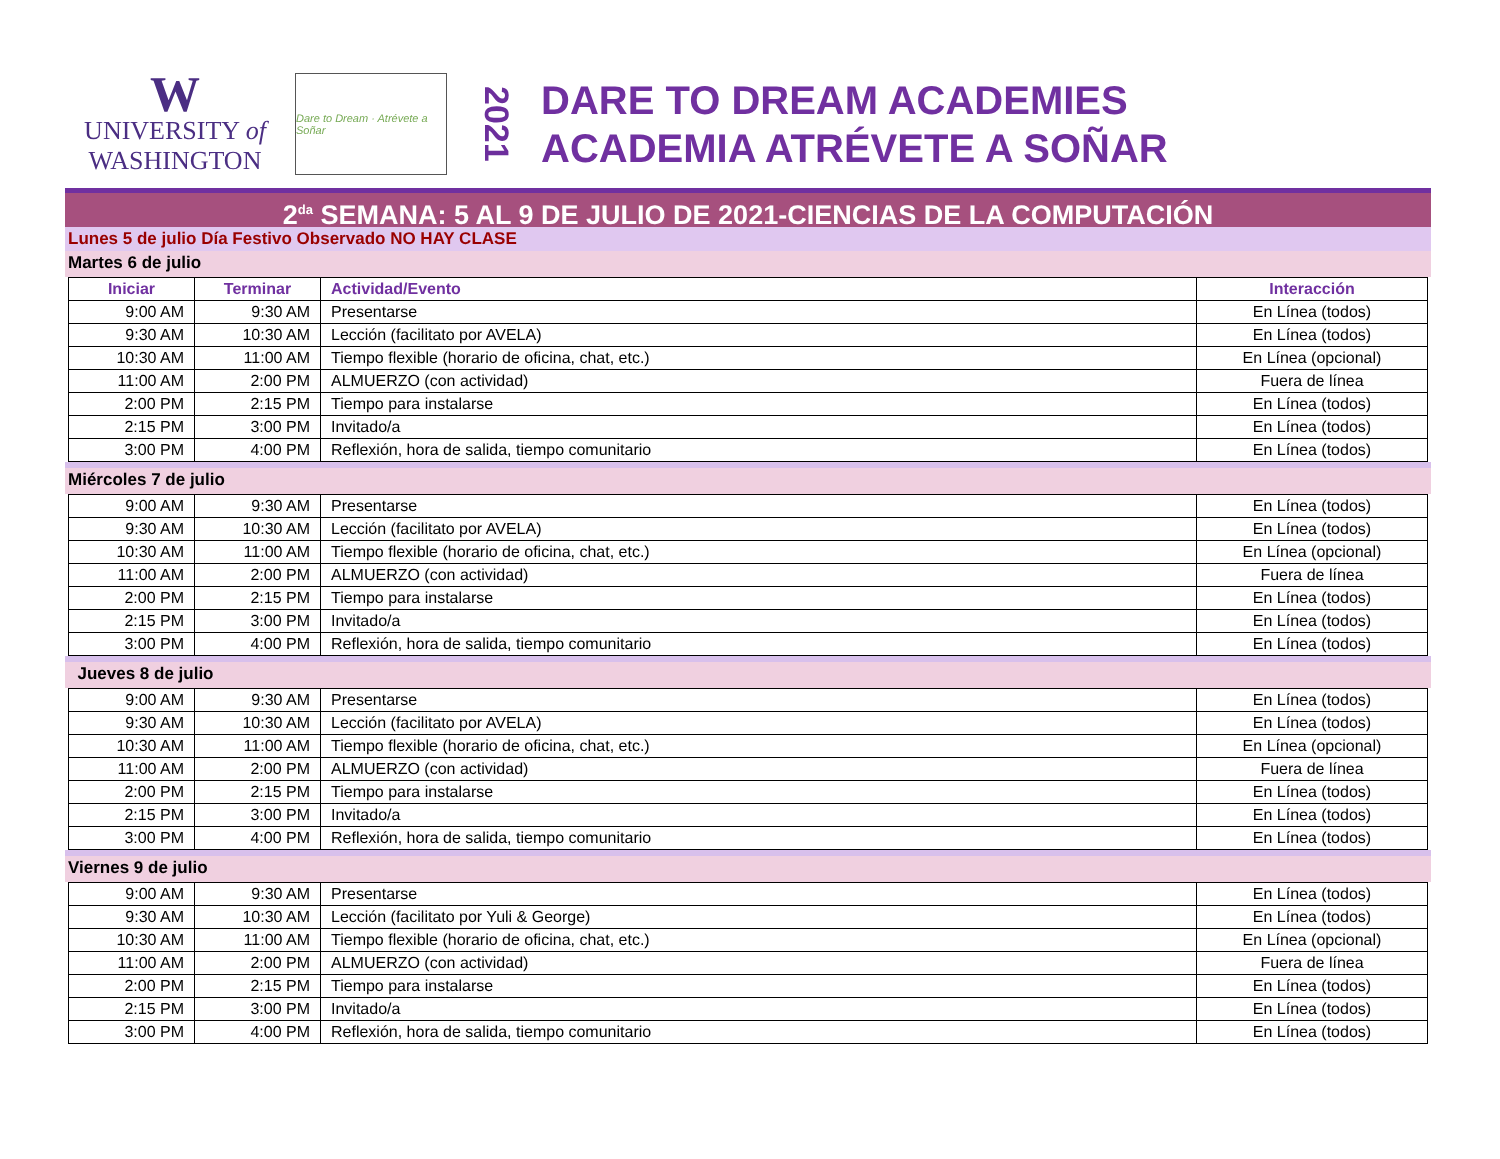W
UNIVERSITY of
WASHINGTON
Dare to Dream · Atrévete a Soñar
2021
DARE TO DREAM ACADEMIES
ACADEMIA ATRÉVETE A SOÑAR
2<sup>da</sup> SEMANA: 5 AL 9 DE JULIO DE 2021-CIENCIAS DE LA COMPUTACIÓN
Lunes 5 de julio Día Festivo Observado NO HAY CLASE
Martes 6 de julio
| Iniciar | Terminar | Actividad/Evento | Interacción |
| --- | --- | --- | --- |
| 9:00 AM | 9:30 AM | Presentarse | En Línea (todos) |
| 9:30 AM | 10:30 AM | Lección (facilitato por AVELA) | En Línea (todos) |
| 10:30 AM | 11:00 AM | Tiempo flexible (horario de oficina, chat, etc.) | En Línea (opcional) |
| 11:00 AM | 2:00 PM | ALMUERZO (con actividad) | Fuera de línea |
| 2:00 PM | 2:15 PM | Tiempo para instalarse | En Línea (todos) |
| 2:15 PM | 3:00 PM | Invitado/a | En Línea (todos) |
| 3:00 PM | 4:00 PM | Reflexión, hora de salida, tiempo comunitario | En Línea (todos) |
Miércoles 7 de julio
| 9:00 AM | 9:30 AM | Presentarse | En Línea (todos) |
| 9:30 AM | 10:30 AM | Lección (facilitato por AVELA) | En Línea (todos) |
| 10:30 AM | 11:00 AM | Tiempo flexible (horario de oficina, chat, etc.) | En Línea (opcional) |
| 11:00 AM | 2:00 PM | ALMUERZO (con actividad) | Fuera de línea |
| 2:00 PM | 2:15 PM | Tiempo para instalarse | En Línea (todos) |
| 2:15 PM | 3:00 PM | Invitado/a | En Línea (todos) |
| 3:00 PM | 4:00 PM | Reflexión, hora de salida, tiempo comunitario | En Línea (todos) |
Jueves 8 de julio
| 9:00 AM | 9:30 AM | Presentarse | En Línea (todos) |
| 9:30 AM | 10:30 AM | Lección (facilitato por AVELA) | En Línea (todos) |
| 10:30 AM | 11:00 AM | Tiempo flexible (horario de oficina, chat, etc.) | En Línea (opcional) |
| 11:00 AM | 2:00 PM | ALMUERZO (con actividad) | Fuera de línea |
| 2:00 PM | 2:15 PM | Tiempo para instalarse | En Línea (todos) |
| 2:15 PM | 3:00 PM | Invitado/a | En Línea (todos) |
| 3:00 PM | 4:00 PM | Reflexión, hora de salida, tiempo comunitario | En Línea (todos) |
Viernes 9 de julio
| 9:00 AM | 9:30 AM | Presentarse | En Línea (todos) |
| 9:30 AM | 10:30 AM | Lección (facilitato por Yuli & George) | En Línea (todos) |
| 10:30 AM | 11:00 AM | Tiempo flexible (horario de oficina, chat, etc.) | En Línea (opcional) |
| 11:00 AM | 2:00 PM | ALMUERZO (con actividad) | Fuera de línea |
| 2:00 PM | 2:15 PM | Tiempo para instalarse | En Línea (todos) |
| 2:15 PM | 3:00 PM | Invitado/a | En Línea (todos) |
| 3:00 PM | 4:00 PM | Reflexión, hora de salida, tiempo comunitario | En Línea (todos) |